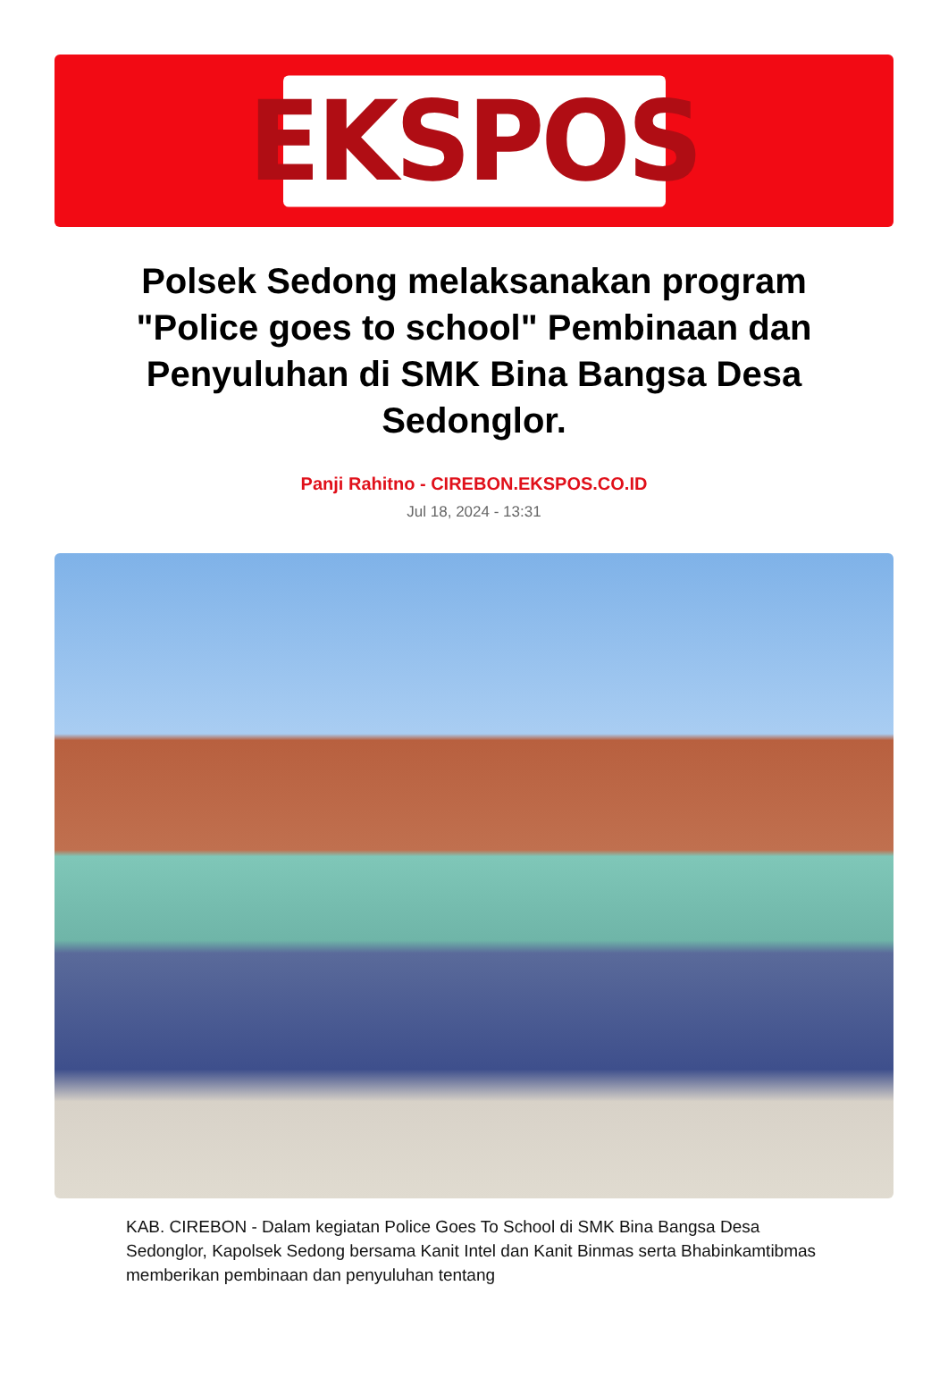EKSPOS
Polsek Sedong melaksanakan program "Police goes to school" Pembinaan dan Penyuluhan di SMK Bina Bangsa Desa Sedonglor.
Panji Rahitno - CIREBON.EKSPOS.CO.ID
Jul 18, 2024 - 13:31
KAB. CIREBON - Dalam kegiatan Police Goes To School di SMK Bina Bangsa Desa Sedonglor, Kapolsek Sedong bersama Kanit Intel dan Kanit Binmas serta Bhabinkamtibmas memberikan pembinaan dan penyuluhan tentang